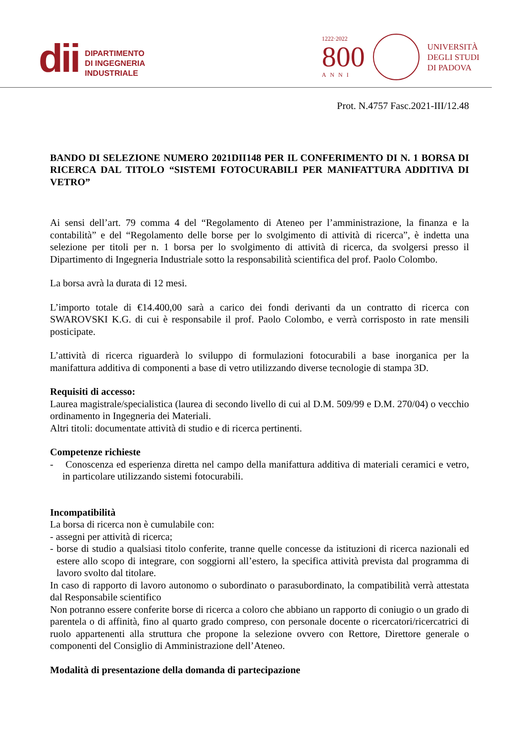dii
DIPARTIMENTO
DI INGEGNERIA
INDUSTRIALE
1222·2022
800
ANNI
UNIVERSITÀ
DEGLI STUDI
DI PADOVA
Prot. N.4757 Fasc.2021-III/12.48
BANDO DI SELEZIONE NUMERO 2021DII148 PER IL CONFERIMENTO DI N. 1 BORSA DI RICERCA DAL TITOLO “SISTEMI FOTOCURABILI PER MANIFATTURA ADDITIVA DI VETRO”
Ai sensi dell’art. 79 comma 4 del “Regolamento di Ateneo per l’amministrazione, la finanza e la contabilità” e del “Regolamento delle borse per lo svolgimento di attività di ricerca”, è indetta una selezione per titoli per n. 1 borsa per lo svolgimento di attività di ricerca, da svolgersi presso il Dipartimento di Ingegneria Industriale sotto la responsabilità scientifica del prof. Paolo Colombo.
La borsa avrà la durata di 12 mesi.
L’importo totale di €14.400,00 sarà a carico dei fondi derivanti da un contratto di ricerca con SWAROVSKI K.G. di cui è responsabile il prof. Paolo Colombo, e verrà corrisposto in rate mensili posticipate.
L’attività di ricerca riguarderà lo sviluppo di formulazioni fotocurabili a base inorganica per la manifattura additiva di componenti a base di vetro utilizzando diverse tecnologie di stampa 3D.
Requisiti di accesso:
Laurea magistrale/specialistica (laurea di secondo livello di cui al D.M. 509/99 e D.M. 270/04) o vecchio ordinamento in Ingegneria dei Materiali.
Altri titoli: documentate attività di studio e di ricerca pertinenti.
Competenze richieste
- Conoscenza ed esperienza diretta nel campo della manifattura additiva di materiali ceramici e vetro, in particolare utilizzando sistemi fotocurabili.
Incompatibilità
La borsa di ricerca non è cumulabile con:
- assegni per attività di ricerca;
- borse di studio a qualsiasi titolo conferite, tranne quelle concesse da istituzioni di ricerca nazionali ed estere allo scopo di integrare, con soggiorni all’estero, la specifica attività prevista dal programma di lavoro svolto dal titolare.
In caso di rapporto di lavoro autonomo o subordinato o parasubordinato, la compatibilità verrà attestata dal Responsabile scientifico
Non potranno essere conferite borse di ricerca a coloro che abbiano un rapporto di coniugio o un grado di parentela o di affinità, fino al quarto grado compreso, con personale docente o ricercatori/ricercatrici di ruolo appartenenti alla struttura che propone la selezione ovvero con Rettore, Direttore generale o componenti del Consiglio di Amministrazione dell’Ateneo.
Modalità di presentazione della domanda di partecipazione